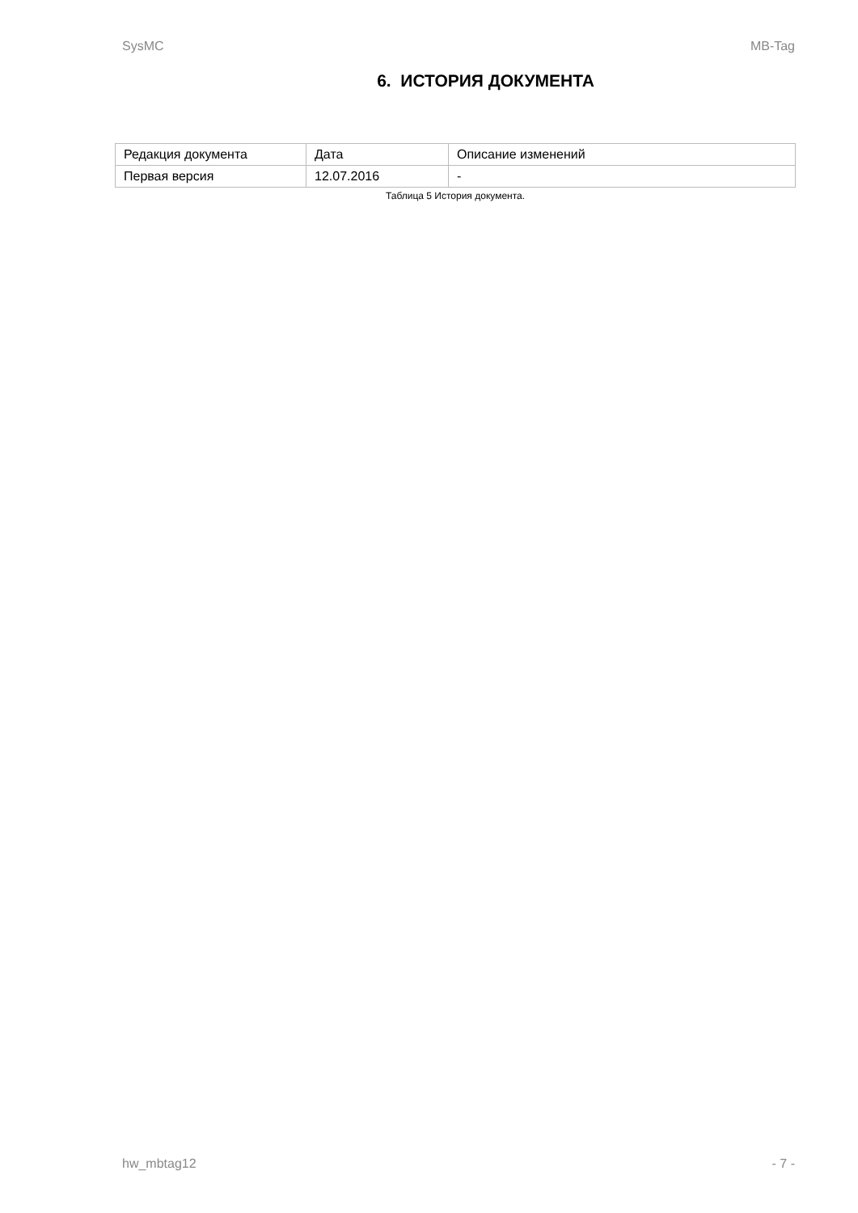SysMC MB-Tag
6. ИСТОРИЯ ДОКУМЕНТА
| Редакция документа | Дата | Описание изменений |
| Первая версия | 12.07.2016 | - |
Таблица 5 История документа.
hw_mbtag12 - 7 -